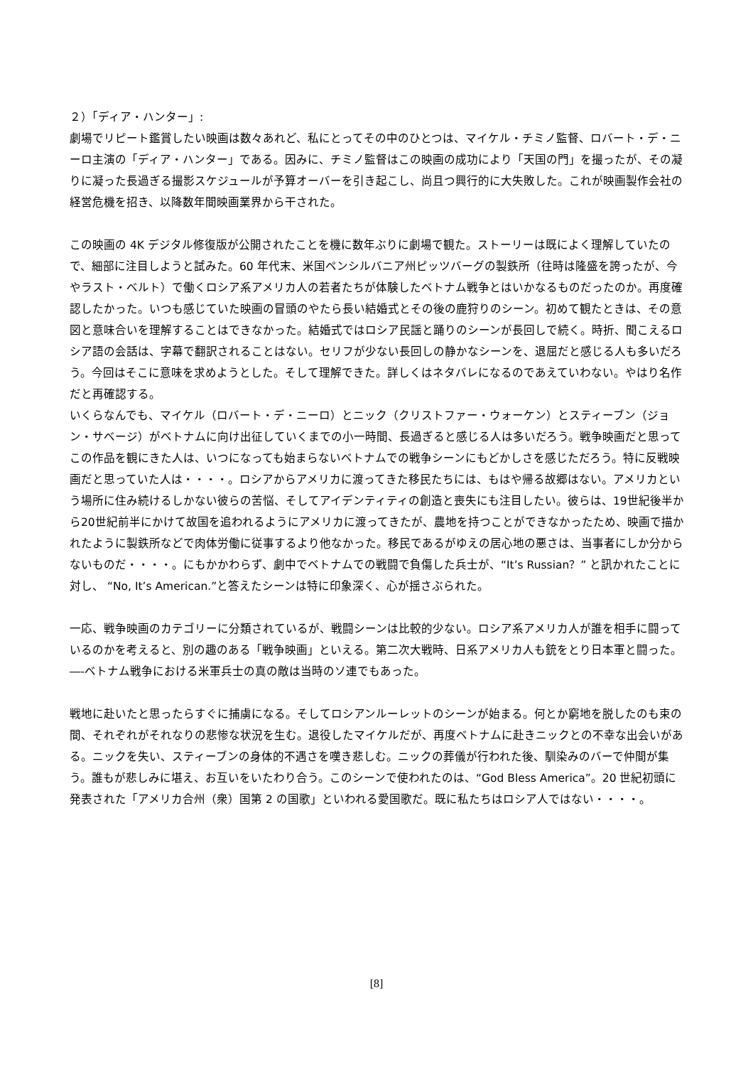２）「ディア・ハンター」:
劇場でリピート鑑賞したい映画は数々あれど、私にとってその中のひとつは、マイケル・チミノ監督、ロバート・デ・ニーロ主演の「ディア・ハンター」である。因みに、チミノ監督はこの映画の成功により「天国の門」を撮ったが、その凝りに凝った長過ぎる撮影スケジュールが予算オーバーを引き起こし、尚且つ興行的に大失敗した。これが映画製作会社の経営危機を招き、以降数年間映画業界から干された。
この映画の 4K デジタル修復版が公開されたことを機に数年ぶりに劇場で観た。ストーリーは既によく理解していたので、細部に注目しようと試みた。60 年代末、米国ペンシルバニア州ピッツバーグの製鉄所（往時は隆盛を誇ったが、今やラスト・ベルト）で働くロシア系アメリカ人の若者たちが体験したベトナム戦争とはいかなるものだったのか。再度確認したかった。いつも感じていた映画の冒頭のやたら長い結婚式とその後の鹿狩りのシーン。初めて観たときは、その意図と意味合いを理解することはできなかった。結婚式ではロシア民謡と踊りのシーンが長回しで続く。時折、聞こえるロシア語の会話は、字幕で翻訳されることはない。セリフが少ない長回しの静かなシーンを、退屈だと感じる人も多いだろう。今回はそこに意味を求めようとした。そして理解できた。詳しくはネタバレになるのであえていわない。やはり名作だと再確認する。
いくらなんでも、マイケル（ロバート・デ・ニーロ）とニック（クリストファー・ウォーケン）とスティーブン（ジョン・サベージ）がベトナムに向け出征していくまでの小一時間、長過ぎると感じる人は多いだろう。戦争映画だと思ってこの作品を観にきた人は、いつになっても始まらないベトナムでの戦争シーンにもどかしさを感じただろう。特に反戦映画だと思っていた人は・・・・。ロシアからアメリカに渡ってきた移民たちには、もはや帰る故郷はない。アメリカという場所に住み続けるしかない彼らの苦悩、そしてアイデンティティの創造と喪失にも注目したい。彼らは、19世紀後半から20世紀前半にかけて故国を追われるようにアメリカに渡ってきたが、農地を持つことができなかったため、映画で描かれたように製鉄所などで肉体労働に従事するより他なかった。移民であるがゆえの居心地の悪さは、当事者にしか分からないものだ・・・・。にもかかわらず、劇中でベトナムでの戦闘で負傷した兵士が、“It’s Russian？” と訊かれたことに対し、 “No, It’s American.”と答えたシーンは特に印象深く、心が揺さぶられた。
一応、戦争映画のカテゴリーに分類されているが、戦闘シーンは比較的少ない。ロシア系アメリカ人が誰を相手に闘っているのかを考えると、別の趣のある「戦争映画」といえる。第二次大戦時、日系アメリカ人も銃をとり日本軍と闘った。―-ベトナム戦争における米軍兵士の真の敵は当時のソ連でもあった。
戦地に赴いたと思ったらすぐに捕虜になる。そしてロシアンルーレットのシーンが始まる。何とか窮地を脱したのも束の間、それぞれがそれなりの悲惨な状況を生む。退役したマイケルだが、再度ベトナムに赴きニックとの不幸な出会いがある。ニックを失い、スティーブンの身体的不遇さを嘆き悲しむ。ニックの葬儀が行われた後、馴染みのバーで仲間が集う。誰もが悲しみに堪え、お互いをいたわり合う。このシーンで使われたのは、“God Bless America”。20 世紀初頭に発表された「アメリカ合州（衆）国第 2 の国歌」といわれる愛国歌だ。既に私たちはロシア人ではない・・・・。
[8]